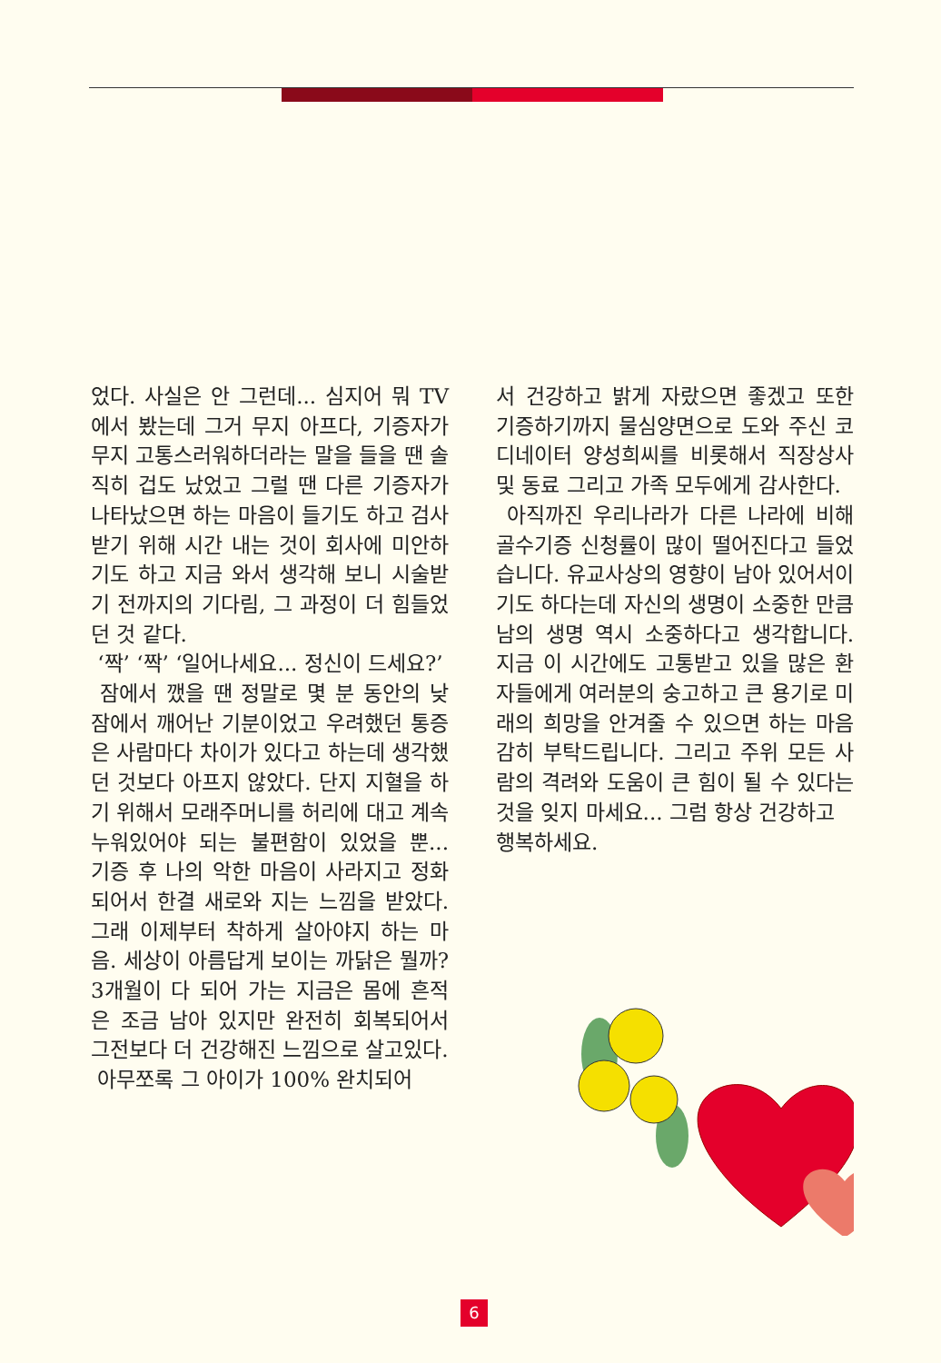었다. 사실은 안 그런데... 심지어 뭐 TV에서 봤는데 그거 무지 아프다, 기증자가 무지 고통스러워하더라는 말을 들을 땐 솔직히 겁도 났었고 그럴 땐 다른 기증자가 나타났으면 하는 마음이 들기도 하고 검사 받기 위해 시간 내는 것이 회사에 미안하기도 하고 지금 와서 생각해 보니 시술받기 전까지의 기다림, 그 과정이 더 힘들었던 것 같다.
‘짝’ ‘짝’ ‘일어나세요... 정신이 드세요?’
잠에서 깼을 땐 정말로 몇 분 동안의 낮잠에서 깨어난 기분이었고 우려했던 통증은 사람마다 차이가 있다고 하는데 생각했던 것보다 아프지 않았다. 단지 지혈을 하기 위해서 모래주머니를 허리에 대고 계속 누워있어야 되는 불편함이 있었을 뿐... 기증 후 나의 악한 마음이 사라지고 정화되어서 한결 새로와 지는 느낌을 받았다. 그래 이제부터 착하게 살아야지 하는 마음. 세상이 아름답게 보이는 까닭은 뭘까? 3개월이 다 되어 가는 지금은 몸에 흔적은 조금 남아 있지만 완전히 회복되어서 그전보다 더 건강해진 느낌으로 살고있다.
아무쪼록 그 아이가 100% 완치되어
서 건강하고 밝게 자랐으면 좋겠고 또한 기증하기까지 물심양면으로 도와 주신 코디네이터 양성희씨를 비롯해서 직장상사 및 동료 그리고 가족 모두에게 감사한다.
아직까진 우리나라가 다른 나라에 비해 골수기증 신청률이 많이 떨어진다고 들었습니다. 유교사상의 영향이 남아 있어서이기도 하다는데 자신의 생명이 소중한 만큼 남의 생명 역시 소중하다고 생각합니다. 지금 이 시간에도 고통받고 있을 많은 환자들에게 여러분의 숭고하고 큰 용기로 미래의 희망을 안겨줄 수 있으면 하는 마음 감히 부탁드립니다. 그리고 주위 모든 사람의 격려와 도움이 큰 힘이 될 수 있다는 것을 잊지 마세요... 그럼 항상 건강하고
행복하세요.
6